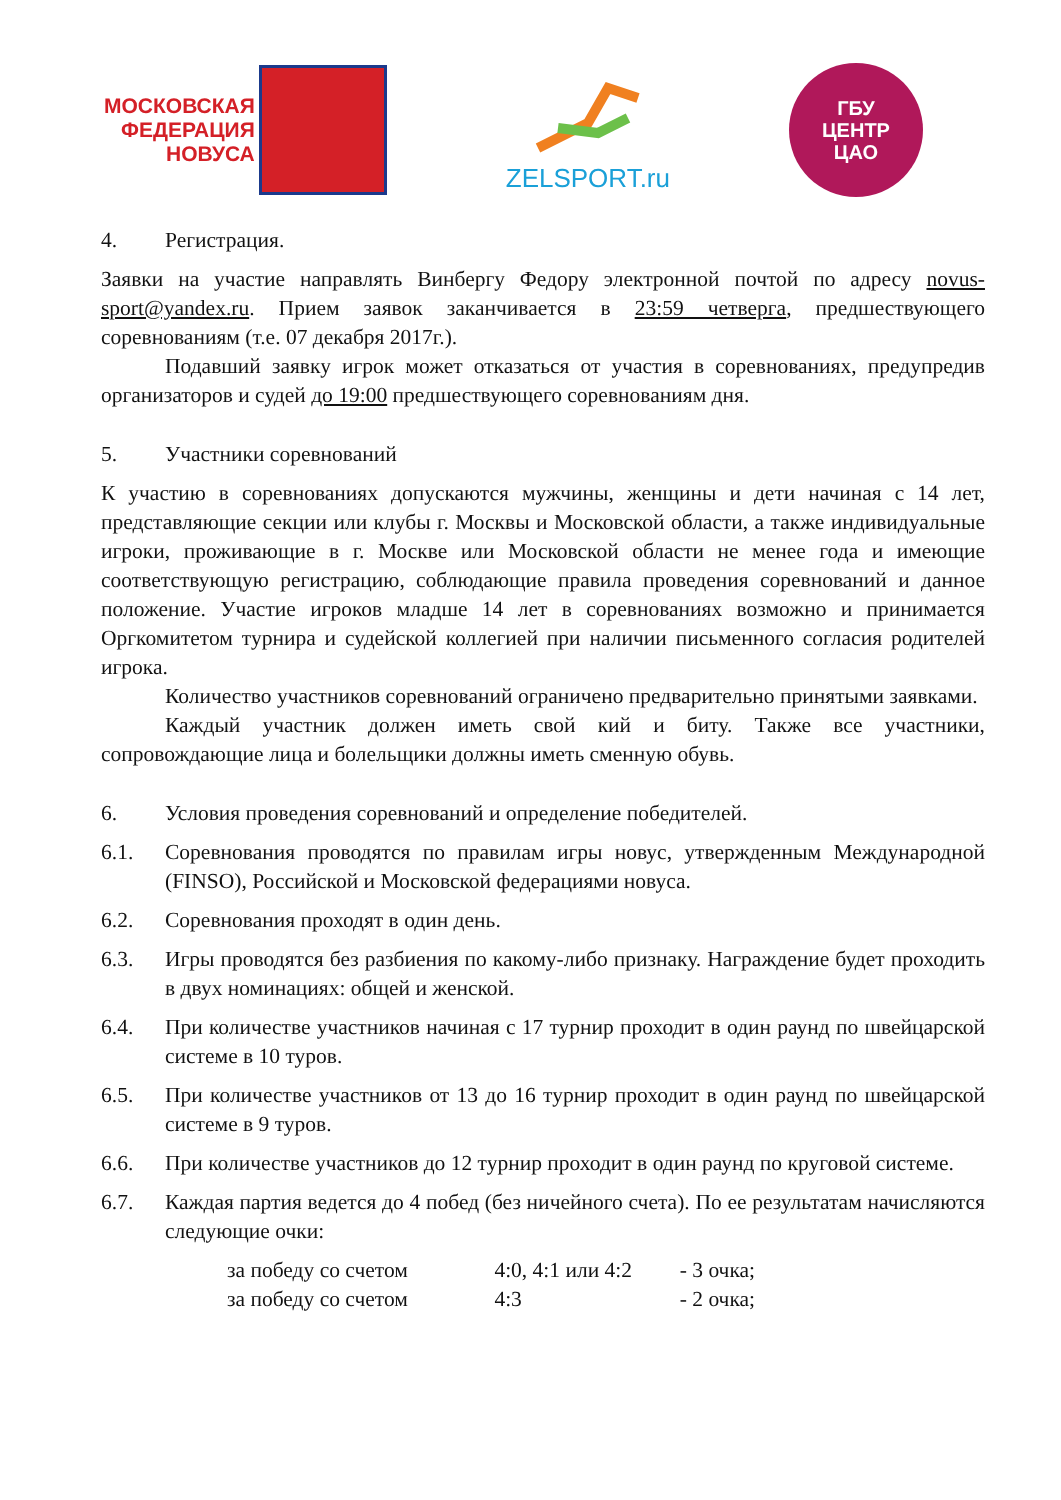МОСКОВСКАЯ
ФЕДЕРАЦИЯ
НОВУСА
ZELSPORT.ru
ГБУ
ЦЕНТР
ЦАО
4. Регистрация.
Заявки на участие направлять Винбергу Федору электронной почтой по адресу novus-sport@yandex.ru. Прием заявок заканчивается в 23:59 четверга, предшествующего соревнованиям (т.е. 07 декабря 2017г.).
Подавший заявку игрок может отказаться от участия в соревнованиях, предупредив организаторов и судей до 19:00 предшествующего соревнованиям дня.
5. Участники соревнований
К участию в соревнованиях допускаются мужчины, женщины и дети начиная с 14 лет, представляющие секции или клубы г. Москвы и Московской области, а также индивидуальные игроки, проживающие в г. Москве или Московской области не менее года и имеющие соответствующую регистрацию, соблюдающие правила проведения соревнований и данное положение. Участие игроков младше 14 лет в соревнованиях возможно и принимается Оргкомитетом турнира и судейской коллегией при наличии письменного согласия родителей игрока.
Количество участников соревнований ограничено предварительно принятыми заявками.
Каждый участник должен иметь свой кий и биту. Также все участники, сопровождающие лица и болельщики должны иметь сменную обувь.
6. Условия проведения соревнований и определение победителей.
6.1. Соревнования проводятся по правилам игры новус, утвержденным Международной (FINSO), Российской и Московской федерациями новуса.
6.2. Соревнования проходят в один день.
6.3. Игры проводятся без разбиения по какому-либо признаку. Награждение будет проходить в двух номинациях: общей и женской.
6.4. При количестве участников начиная с 17 турнир проходит в один раунд по швейцарской системе в 10 туров.
6.5. При количестве участников от 13 до 16 турнир проходит в один раунд по швейцарской системе в 9 туров.
6.6. При количестве участников до 12 турнир проходит в один раунд по круговой системе.
6.7. Каждая партия ведется до 4 побед (без ничейного счета). По ее результатам начисляются следующие очки:
за победу со счетом 4:0, 4:1 или 4:2 - 3 очка;
за победу со счетом 4:3 - 2 очка;